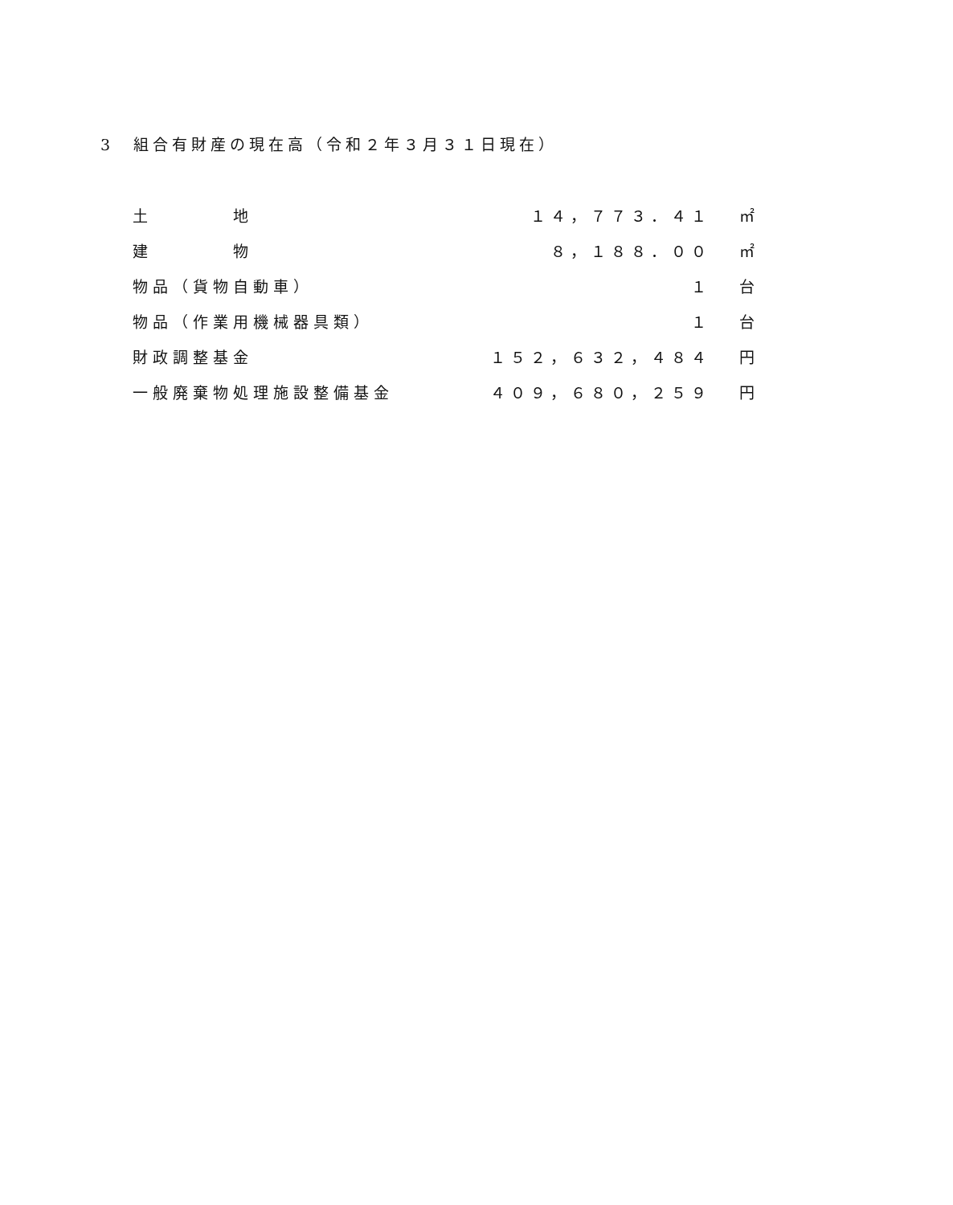3　組合有財産の現在高（令和２年３月３１日現在）
| 土 地 | １４，７７３．４１ | ㎡ |
| 建 物 | ８，１８８．００ | ㎡ |
| 物品（貨物自動車） | １ | 台 |
| 物品（作業用機械器具類） | １ | 台 |
| 財政調整基金 | １５２，６３２，４８４ | 円 |
| 一般廃棄物処理施設整備基金 | ４０９，６８０，２５９ | 円 |